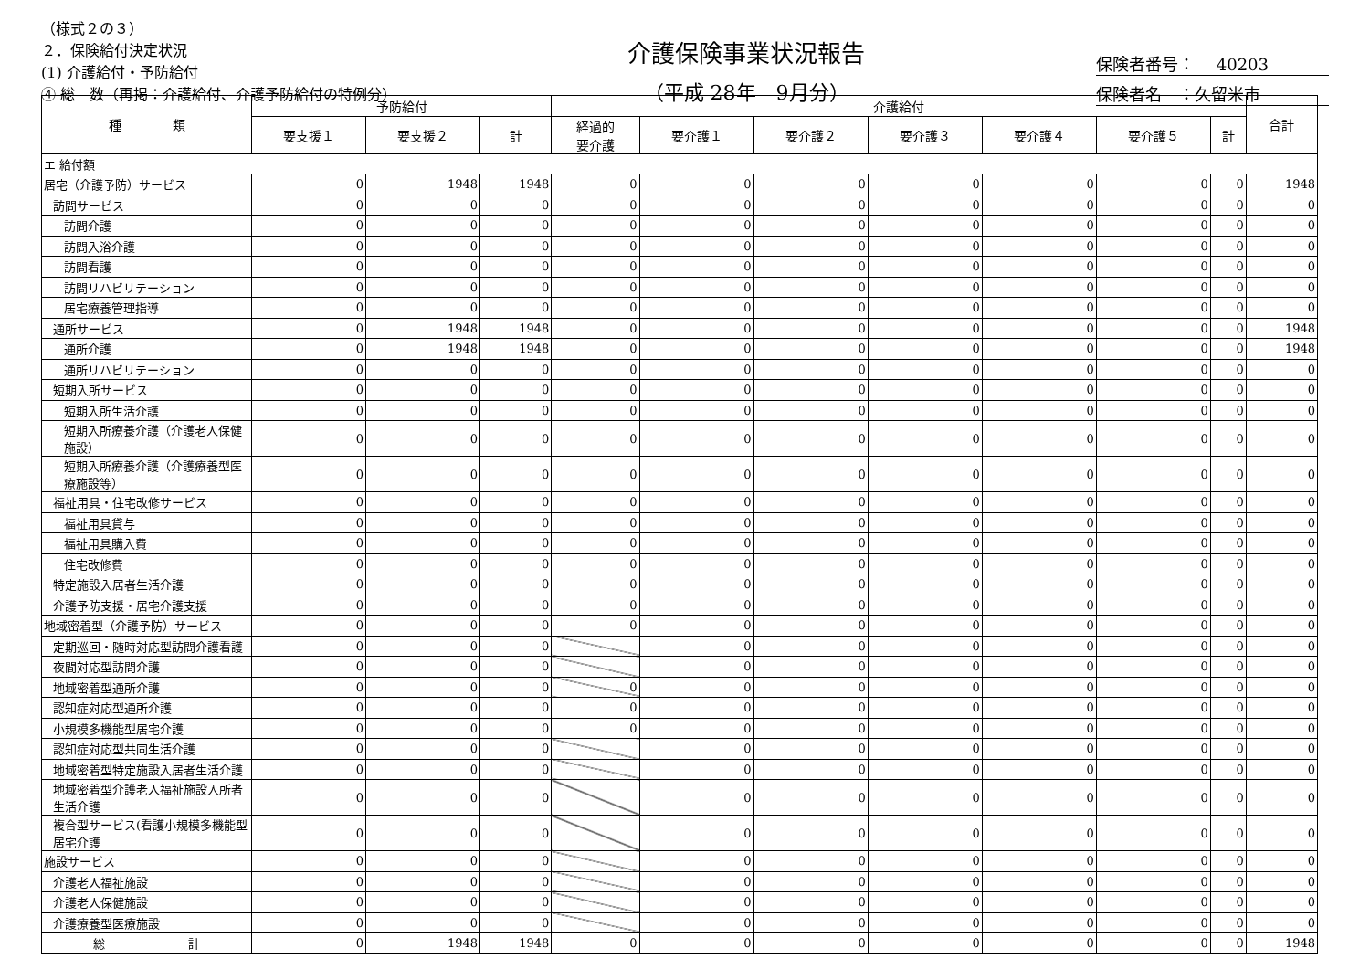（様式２の３）
２．保険給付決定状況
(1) 介護給付・予防給付
④ 総　数（再掲：介護給付、介護予防給付の特例分）
介護保険事業状況報告
（平成 28年　9月分）
保険者番号：　 40203
保険者名　：久留米市
| 種 類 | 予防給付 | | | 介護給付 | | | | | | | 合計 |
| --- | --- | --- | --- | --- | --- | --- | --- | --- | --- | --- | --- |
| | 要支援１ | 要支援２ | 計 | 経過的 要介護 | 要介護１ | 要介護２ | 要介護３ | 要介護４ | 要介護５ | 計 | |
| エ 給付額 | | | | | | | | | | | |
| 居宅（介護予防）サービス | 0 | 1948 | 1948 | 0 | 0 | 0 | 0 | 0 | 0 | 0 | 1948 |
| 訪問サービス | 0 | 0 | 0 | 0 | 0 | 0 | 0 | 0 | 0 | 0 | 0 |
| 訪問介護 | 0 | 0 | 0 | 0 | 0 | 0 | 0 | 0 | 0 | 0 | 0 |
| 訪問入浴介護 | 0 | 0 | 0 | 0 | 0 | 0 | 0 | 0 | 0 | 0 | 0 |
| 訪問看護 | 0 | 0 | 0 | 0 | 0 | 0 | 0 | 0 | 0 | 0 | 0 |
| 訪問リハビリテーション | 0 | 0 | 0 | 0 | 0 | 0 | 0 | 0 | 0 | 0 | 0 |
| 居宅療養管理指導 | 0 | 0 | 0 | 0 | 0 | 0 | 0 | 0 | 0 | 0 | 0 |
| 通所サービス | 0 | 1948 | 1948 | 0 | 0 | 0 | 0 | 0 | 0 | 0 | 1948 |
| 通所介護 | 0 | 1948 | 1948 | 0 | 0 | 0 | 0 | 0 | 0 | 0 | 1948 |
| 通所リハビリテーション | 0 | 0 | 0 | 0 | 0 | 0 | 0 | 0 | 0 | 0 | 0 |
| 短期入所サービス | 0 | 0 | 0 | 0 | 0 | 0 | 0 | 0 | 0 | 0 | 0 |
| 短期入所生活介護 | 0 | 0 | 0 | 0 | 0 | 0 | 0 | 0 | 0 | 0 | 0 |
| 短期入所療養介護（介護老人保健施設） | 0 | 0 | 0 | 0 | 0 | 0 | 0 | 0 | 0 | 0 | 0 |
| 短期入所療養介護（介護療養型医療施設等） | 0 | 0 | 0 | 0 | 0 | 0 | 0 | 0 | 0 | 0 | 0 |
| 福祉用具・住宅改修サービス | 0 | 0 | 0 | 0 | 0 | 0 | 0 | 0 | 0 | 0 | 0 |
| 福祉用具貸与 | 0 | 0 | 0 | 0 | 0 | 0 | 0 | 0 | 0 | 0 | 0 |
| 福祉用具購入費 | 0 | 0 | 0 | 0 | 0 | 0 | 0 | 0 | 0 | 0 | 0 |
| 住宅改修費 | 0 | 0 | 0 | 0 | 0 | 0 | 0 | 0 | 0 | 0 | 0 |
| 特定施設入居者生活介護 | 0 | 0 | 0 | 0 | 0 | 0 | 0 | 0 | 0 | 0 | 0 |
| 介護予防支援・居宅介護支援 | 0 | 0 | 0 | 0 | 0 | 0 | 0 | 0 | 0 | 0 | 0 |
| 地域密着型（介護予防）サービス | 0 | 0 | 0 | 0 | 0 | 0 | 0 | 0 | 0 | 0 | 0 |
| 定期巡回・随時対応型訪問介護看護 | 0 | 0 | 0 | | 0 | 0 | 0 | 0 | 0 | 0 | 0 |
| 夜間対応型訪問介護 | 0 | 0 | 0 | | 0 | 0 | 0 | 0 | 0 | 0 | 0 |
| 地域密着型通所介護 | 0 | 0 | 0 | 0 | 0 | 0 | 0 | 0 | 0 | 0 | 0 |
| 認知症対応型通所介護 | 0 | 0 | 0 | 0 | 0 | 0 | 0 | 0 | 0 | 0 | 0 |
| 小規模多機能型居宅介護 | 0 | 0 | 0 | 0 | 0 | 0 | 0 | 0 | 0 | 0 | 0 |
| 認知症対応型共同生活介護 | 0 | 0 | 0 | | 0 | 0 | 0 | 0 | 0 | 0 | 0 |
| 地域密着型特定施設入居者生活介護 | 0 | 0 | 0 | | 0 | 0 | 0 | 0 | 0 | 0 | 0 |
| 地域密着型介護老人福祉施設入所者生活介護 | 0 | 0 | 0 | | 0 | 0 | 0 | 0 | 0 | 0 | 0 |
| 複合型サービス(看護小規模多機能型居宅介護 | 0 | 0 | 0 | | 0 | 0 | 0 | 0 | 0 | 0 | 0 |
| 施設サービス | 0 | 0 | 0 | | 0 | 0 | 0 | 0 | 0 | 0 | 0 |
| 介護老人福祉施設 | 0 | 0 | 0 | | 0 | 0 | 0 | 0 | 0 | 0 | 0 |
| 介護老人保健施設 | 0 | 0 | 0 | | 0 | 0 | 0 | 0 | 0 | 0 | 0 |
| 介護療養型医療施設 | 0 | 0 | 0 | | 0 | 0 | 0 | 0 | 0 | 0 | 0 |
| 総 計 | 0 | 1948 | 1948 | 0 | 0 | 0 | 0 | 0 | 0 | 0 | 1948 |